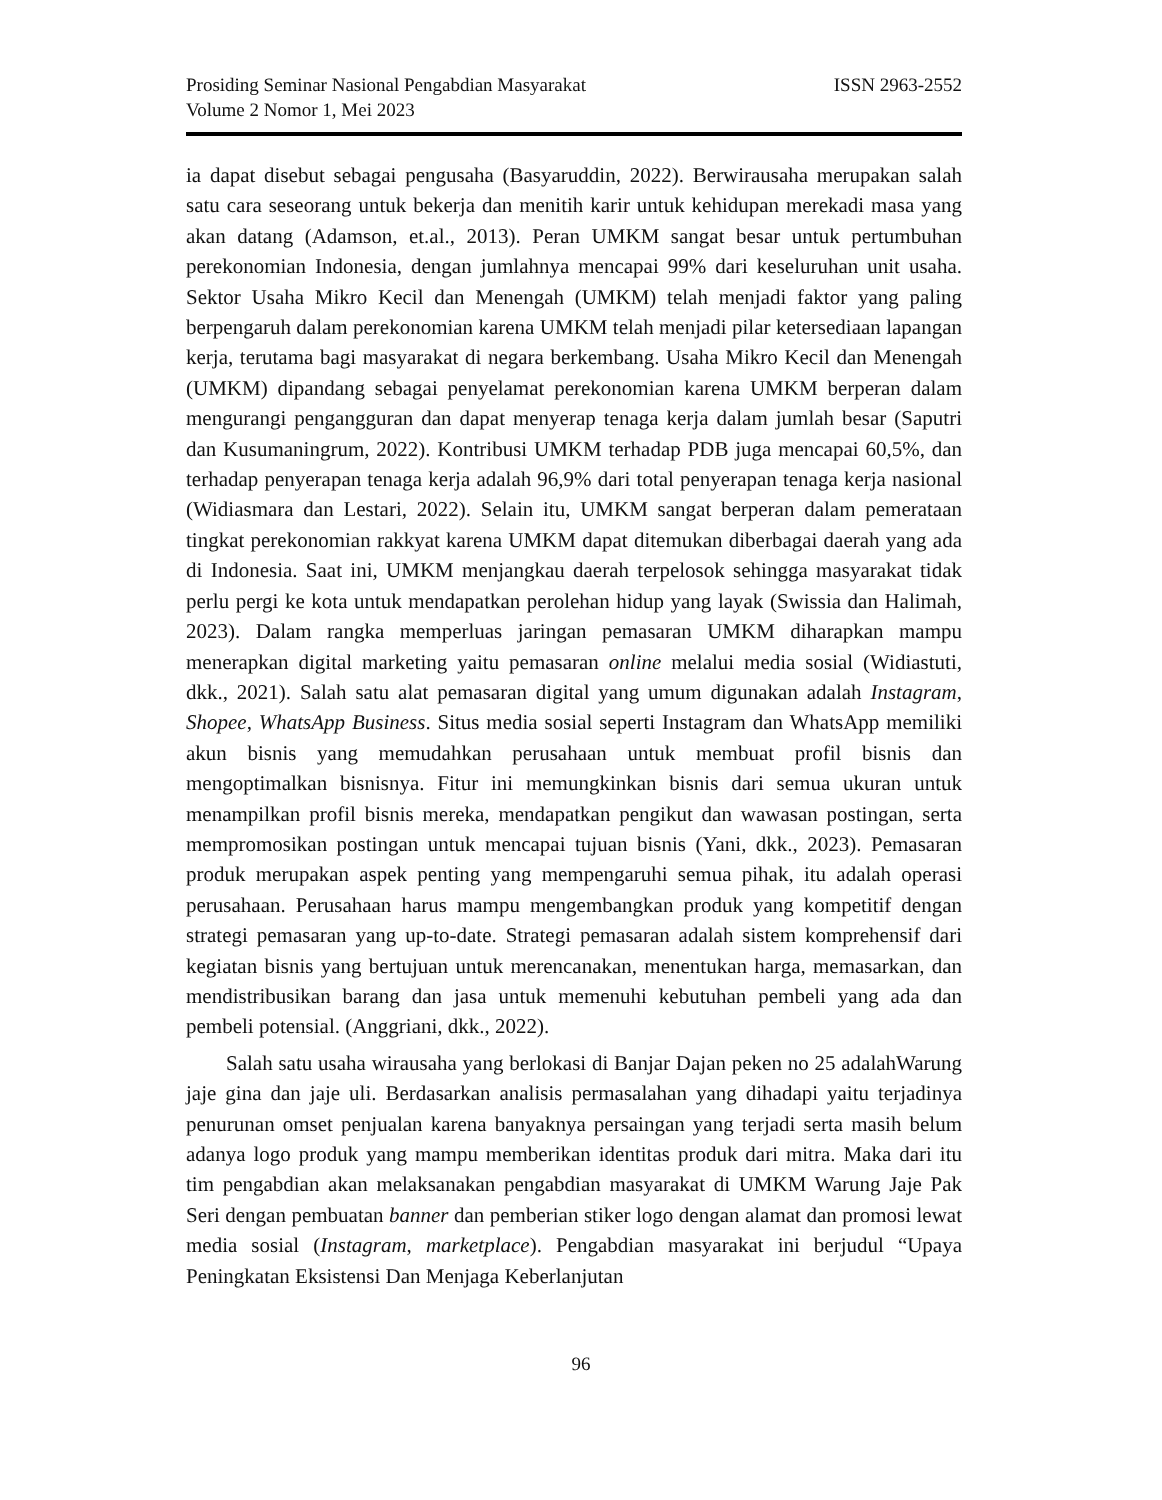Prosiding Seminar Nasional Pengabdian Masyarakat ISSN 2963-2552
Volume 2 Nomor 1, Mei 2023
ia dapat disebut sebagai pengusaha (Basyaruddin, 2022). Berwirausaha merupakan salah satu cara seseorang untuk bekerja dan menitih karir untuk kehidupan merekadi masa yang akan datang (Adamson, et.al., 2013). Peran UMKM sangat besar untuk pertumbuhan perekonomian Indonesia, dengan jumlahnya mencapai 99% dari keseluruhan unit usaha. Sektor Usaha Mikro Kecil dan Menengah (UMKM) telah menjadi faktor yang paling berpengaruh dalam perekonomian karena UMKM telah menjadi pilar ketersediaan lapangan kerja, terutama bagi masyarakat di negara berkembang. Usaha Mikro Kecil dan Menengah (UMKM) dipandang sebagai penyelamat perekonomian karena UMKM berperan dalam mengurangi pengangguran dan dapat menyerap tenaga kerja dalam jumlah besar (Saputri dan Kusumaningrum, 2022). Kontribusi UMKM terhadap PDB juga mencapai 60,5%, dan terhadap penyerapan tenaga kerja adalah 96,9% dari total penyerapan tenaga kerja nasional (Widiasmara dan Lestari, 2022). Selain itu, UMKM sangat berperan dalam pemerataan tingkat perekonomian rakkyat karena UMKM dapat ditemukan diberbagai daerah yang ada di Indonesia. Saat ini, UMKM menjangkau daerah terpelosok sehingga masyarakat tidak perlu pergi ke kota untuk mendapatkan perolehan hidup yang layak (Swissia dan Halimah, 2023). Dalam rangka memperluas jaringan pemasaran UMKM diharapkan mampu menerapkan digital marketing yaitu pemasaran online melalui media sosial (Widiastuti, dkk., 2021). Salah satu alat pemasaran digital yang umum digunakan adalah Instagram, Shopee, WhatsApp Business. Situs media sosial seperti Instagram dan WhatsApp memiliki akun bisnis yang memudahkan perusahaan untuk membuat profil bisnis dan mengoptimalkan bisnisnya. Fitur ini memungkinkan bisnis dari semua ukuran untuk menampilkan profil bisnis mereka, mendapatkan pengikut dan wawasan postingan, serta mempromosikan postingan untuk mencapai tujuan bisnis (Yani, dkk., 2023). Pemasaran produk merupakan aspek penting yang mempengaruhi semua pihak, itu adalah operasi perusahaan. Perusahaan harus mampu mengembangkan produk yang kompetitif dengan strategi pemasaran yang up-to-date. Strategi pemasaran adalah sistem komprehensif dari kegiatan bisnis yang bertujuan untuk merencanakan, menentukan harga, memasarkan, dan mendistribusikan barang dan jasa untuk memenuhi kebutuhan pembeli yang ada dan pembeli potensial. (Anggriani, dkk., 2022).
Salah satu usaha wirausaha yang berlokasi di Banjar Dajan peken no 25 adalahWarung jaje gina dan jaje uli. Berdasarkan analisis permasalahan yang dihadapi yaitu terjadinya penurunan omset penjualan karena banyaknya persaingan yang terjadi serta masih belum adanya logo produk yang mampu memberikan identitas produk dari mitra. Maka dari itu tim pengabdian akan melaksanakan pengabdian masyarakat di UMKM Warung Jaje Pak Seri dengan pembuatan banner dan pemberian stiker logo dengan alamat dan promosi lewat media sosial (Instagram, marketplace). Pengabdian masyarakat ini berjudul “Upaya Peningkatan Eksistensi Dan Menjaga Keberlanjutan
96